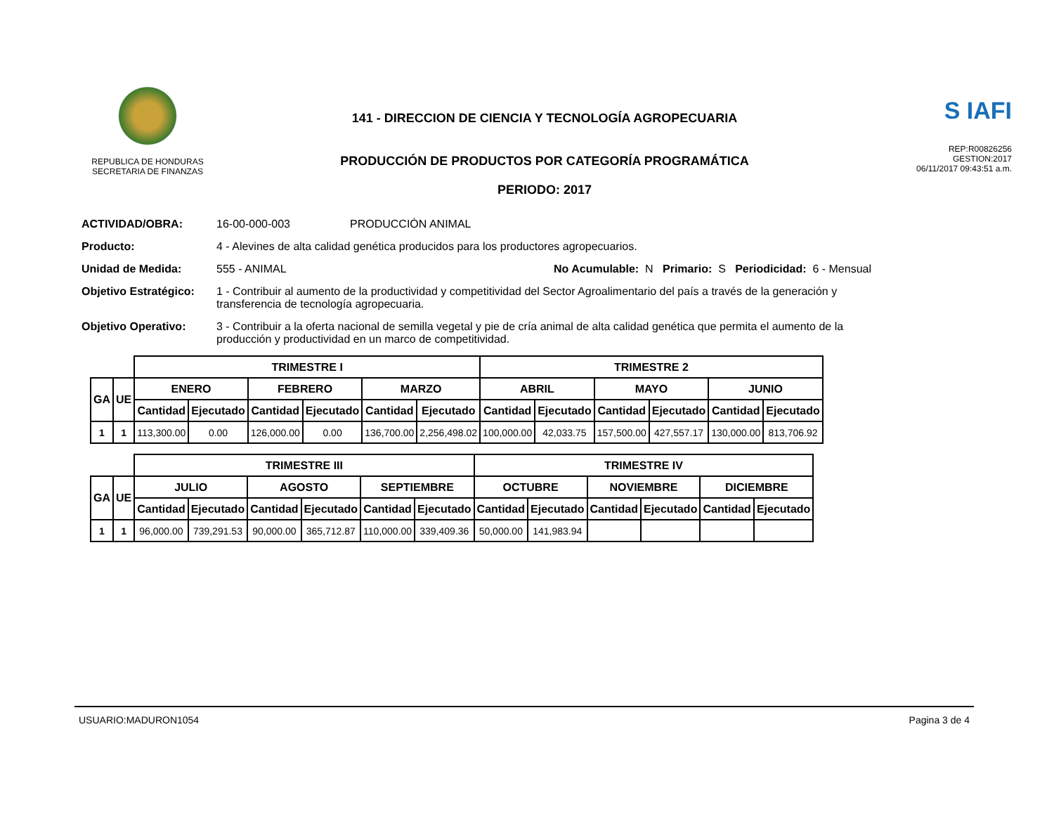REPUBLICA DE HONDURAS
SECRETARIA DE FINANZAS
141 - DIRECCION DE CIENCIA Y TECNOLOGÍA AGROPECUARIA
PRODUCCIÓN DE PRODUCTOS POR CATEGORÍA PROGRAMÁTICA
PERIODO: 2017
S IAFI
REP:R00826256
GESTION:2017
06/11/2017 09:43:51 a.m.
ACTIVIDAD/OBRA: 16-00-000-003 PRODUCCIÓN ANIMAL
Producto: 4 - Alevines de alta calidad genética producidos para los productores agropecuarios.
Unidad de Medida: 555 - ANIMAL No Acumulable: N Primario: S Periodicidad: 6 - Mensual
Objetivo Estratégico: 1 - Contribuir al aumento de la productividad y competitividad del Sector Agroalimentario del país a través de la generación y transferencia de tecnología agropecuaria.
Objetivo Operativo: 3 - Contribuir a la oferta nacional de semilla vegetal y pie de cría animal de alta calidad genética que permita el aumento de la producción y productividad en un marco de competitividad.
| | | TRIMESTRE I | | | | | | TRIMESTRE 2 | | | | | |
| GA | UE | ENERO | | FEBRERO | | MARZO | | ABRIL | | MAYO | | JUNIO | |
| | | Cantidad | Ejecutado | Cantidad | Ejecutado | Cantidad | Ejecutado | Cantidad | Ejecutado | Cantidad | Ejecutado | Cantidad | Ejecutado |
| 1 | 1 | 113,300.00 | 0.00 | 126,000.00 | 0.00 | 136,700.00 | 2,256,498.02 | 100,000.00 | 42,033.75 | 157,500.00 | 427,557.17 | 130,000.00 | 813,706.92 |
| | | TRIMESTRE III | | | | | | TRIMESTRE IV | | | | | |
| GA | UE | JULIO | | AGOSTO | | SEPTIEMBRE | | OCTUBRE | | NOVIEMBRE | | DICIEMBRE | |
| | | Cantidad | Ejecutado | Cantidad | Ejecutado | Cantidad | Ejecutado | Cantidad | Ejecutado | Cantidad | Ejecutado | Cantidad | Ejecutado |
| 1 | 1 | 96,000.00 | 739,291.53 | 90,000.00 | 365,712.87 | 110,000.00 | 339,409.36 | 50,000.00 | 141,983.94 | | | | |
USUARIO:MADURON1054 Pagina 3 de 4